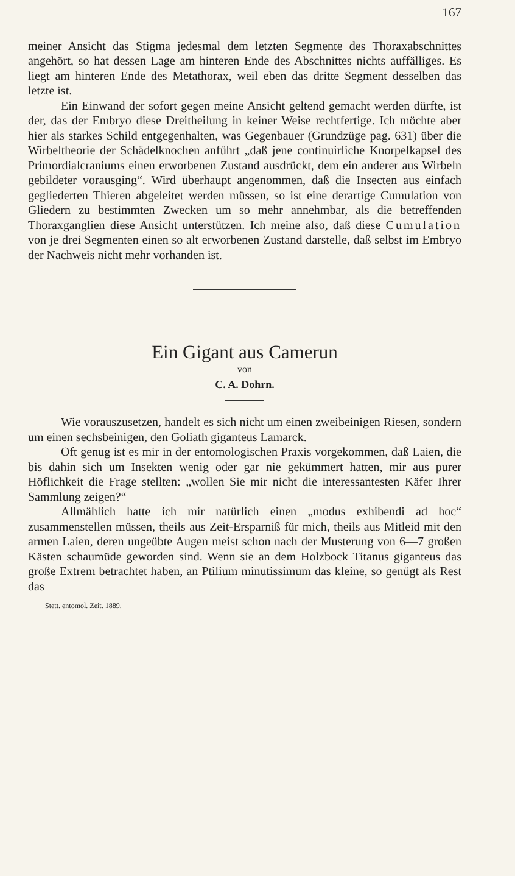167
meiner Ansicht das Stigma jedesmal dem letzten Segmente des Thoraxabschnittes angehört, so hat dessen Lage am hinteren Ende des Abschnittes nichts auffälliges. Es liegt am hinteren Ende des Metathorax, weil eben das dritte Segment desselben das letzte ist.
Ein Einwand der sofort gegen meine Ansicht geltend gemacht werden dürfte, ist der, das der Embryo diese Dreitheilung in keiner Weise rechtfertige. Ich möchte aber hier als starkes Schild entgegenhalten, was Gegenbauer (Grundzüge pag. 631) über die Wirbeltheorie der Schädelknochen anführt „daß jene continuirliche Knorpelkapsel des Primordialcraniums einen erworbenen Zustand ausdrückt, dem ein anderer aus Wirbeln gebildeter vorausging“. Wird überhaupt angenommen, daß die Insecten aus einfach gegliederten Thieren abgeleitet werden müssen, so ist eine derartige Cumulation von Gliedern zu bestimmten Zwecken um so mehr annehmbar, als die betreffenden Thoraxganglien diese Ansicht unterstützen. Ich meine also, daß diese Cumulation von je drei Segmenten einen so alt erworbenen Zustand darstelle, daß selbst im Embryo der Nachweis nicht mehr vorhanden ist.
Ein Gigant aus Camerun
von
C. A. Dohrn.
Wie vorauszusetzen, handelt es sich nicht um einen zweibeinigen Riesen, sondern um einen sechsbeinigen, den Goliath giganteus Lamarck.
Oft genug ist es mir in der entomologischen Praxis vorgekommen, daß Laien, die bis dahin sich um Insekten wenig oder gar nie gekümmert hatten, mir aus purer Höflichkeit die Frage stellten: „wollen Sie mir nicht die interessantesten Käfer Ihrer Sammlung zeigen?“
Allmählich hatte ich mir natürlich einen „modus exhibendi ad hoc“ zusammenstellen müssen, theils aus Zeit-Ersparniß für mich, theils aus Mitleid mit den armen Laien, deren ungeübte Augen meist schon nach der Musterung von 6—7 großen Kästen schaumüde geworden sind. Wenn sie an dem Holzbock Titanus giganteus das große Extrem betrachtet haben, an Ptilium minutissimum das kleine, so genügt als Rest das
Stett. entomol. Zeit. 1889.